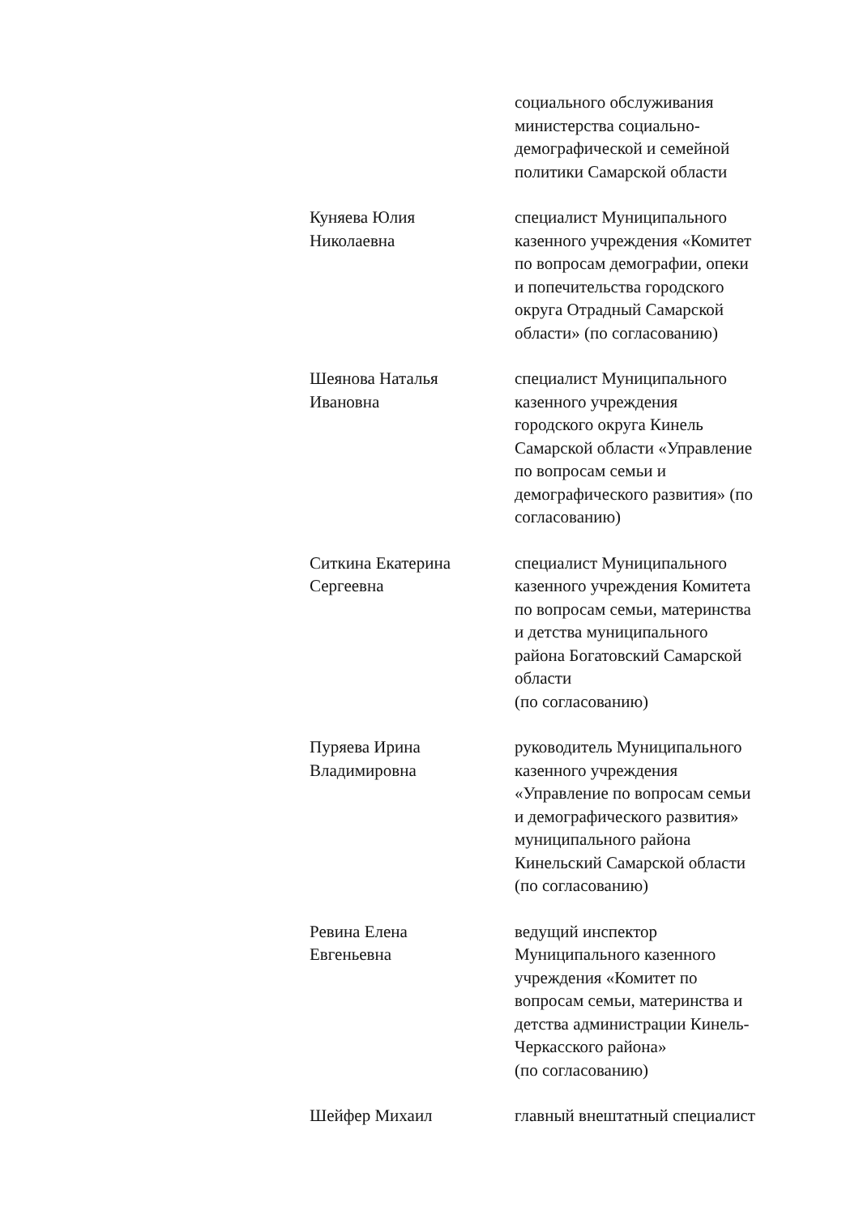социального обслуживания
министерства социально-
демографической и семейной
политики Самарской области
Куняева Юлия
Николаевна
специалист Муниципального
казенного учреждения «Комитет
по вопросам демографии, опеки
и попечительства городского
округа Отрадный Самарской
области» (по согласованию)
Шеянова Наталья
Ивановна
специалист Муниципального
казенного учреждения
городского округа Кинель
Самарской области «Управление
по вопросам семьи и
демографического развития» (по
согласованию)
Ситкина Екатерина
Сергеевна
специалист Муниципального
казенного учреждения Комитета
по вопросам семьи, материнства
и детства муниципального
района Богатовский Самарской
области
(по согласованию)
Пуряева Ирина
Владимировна
руководитель Муниципального
казенного учреждения
«Управление по вопросам семьи
и демографического развития»
муниципального района
Кинельский Самарской области
(по согласованию)
Ревина Елена
Евгеньевна
ведущий инспектор
Муниципального казенного
учреждения «Комитет по
вопросам семьи, материнства и
детства администрации Кинель-
Черкасского района»
(по согласованию)
Шейфер Михаил главный внештатный специалист